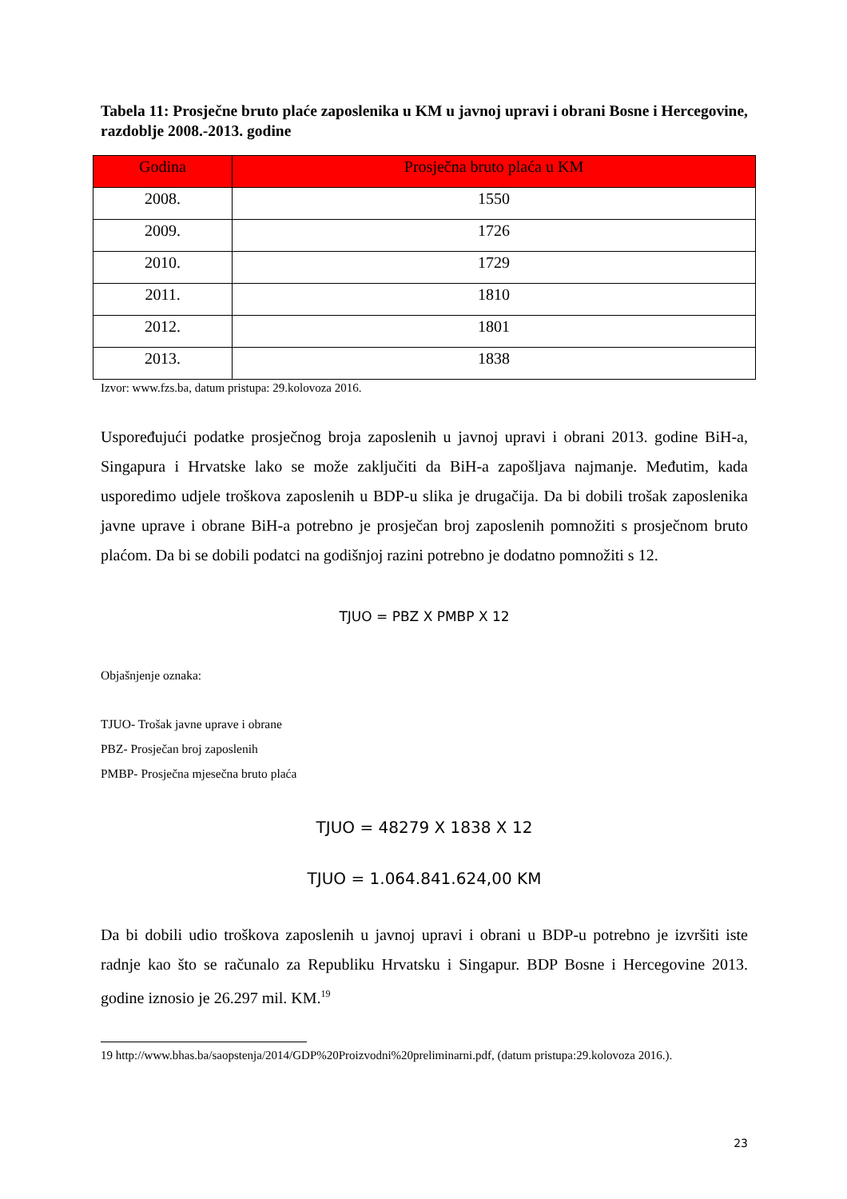Tabela 11: Prosječne bruto plaće zaposlenika u KM u javnoj upravi i obrani Bosne i Hercegovine, razdoblje 2008.-2013. godine
| Godina | Prosječna bruto plaća u KM |
| --- | --- |
| 2008. | 1550 |
| 2009. | 1726 |
| 2010. | 1729 |
| 2011. | 1810 |
| 2012. | 1801 |
| 2013. | 1838 |
Izvor: www.fzs.ba, datum pristupa: 29.kolovoza 2016.
Uspoređujući podatke prosječnog broja zaposlenih u javnoj upravi i obrani 2013. godine BiH-a, Singapura i Hrvatske lako se može zaključiti da BiH-a zapošljava najmanje. Međutim, kada usporedimo udjele troškova zaposlenih u BDP-u slika je drugačija. Da bi dobili trošak zaposlenika javne uprave i obrane BiH-a potrebno je prosječan broj zaposlenih pomnožiti s prosječnom bruto plaćom. Da bi se dobili podatci na godišnjoj razini potrebno je dodatno pomnožiti s 12.
TJUO = PBZ X PMBP X 12
Objašnjenje oznaka:
TJUO- Trošak javne uprave i obrane
PBZ- Prosječan broj zaposlenih
PMBP- Prosječna mjesečna bruto plaća
TJUO = 48279 X 1838 X 12
TJUO = 1.064.841.624,00 KM
Da bi dobili udio troškova zaposlenih u javnoj upravi i obrani u BDP-u potrebno je izvršiti iste radnje kao što se računalo za Republiku Hrvatsku i Singapur. BDP Bosne i Hercegovine 2013. godine iznosio je 26.297 mil. KM.<sup>19</sup>
19 http://www.bhas.ba/saopstenja/2014/GDP%20Proizvodni%20preliminarni.pdf, (datum pristupa:29.kolovoza 2016.).
23